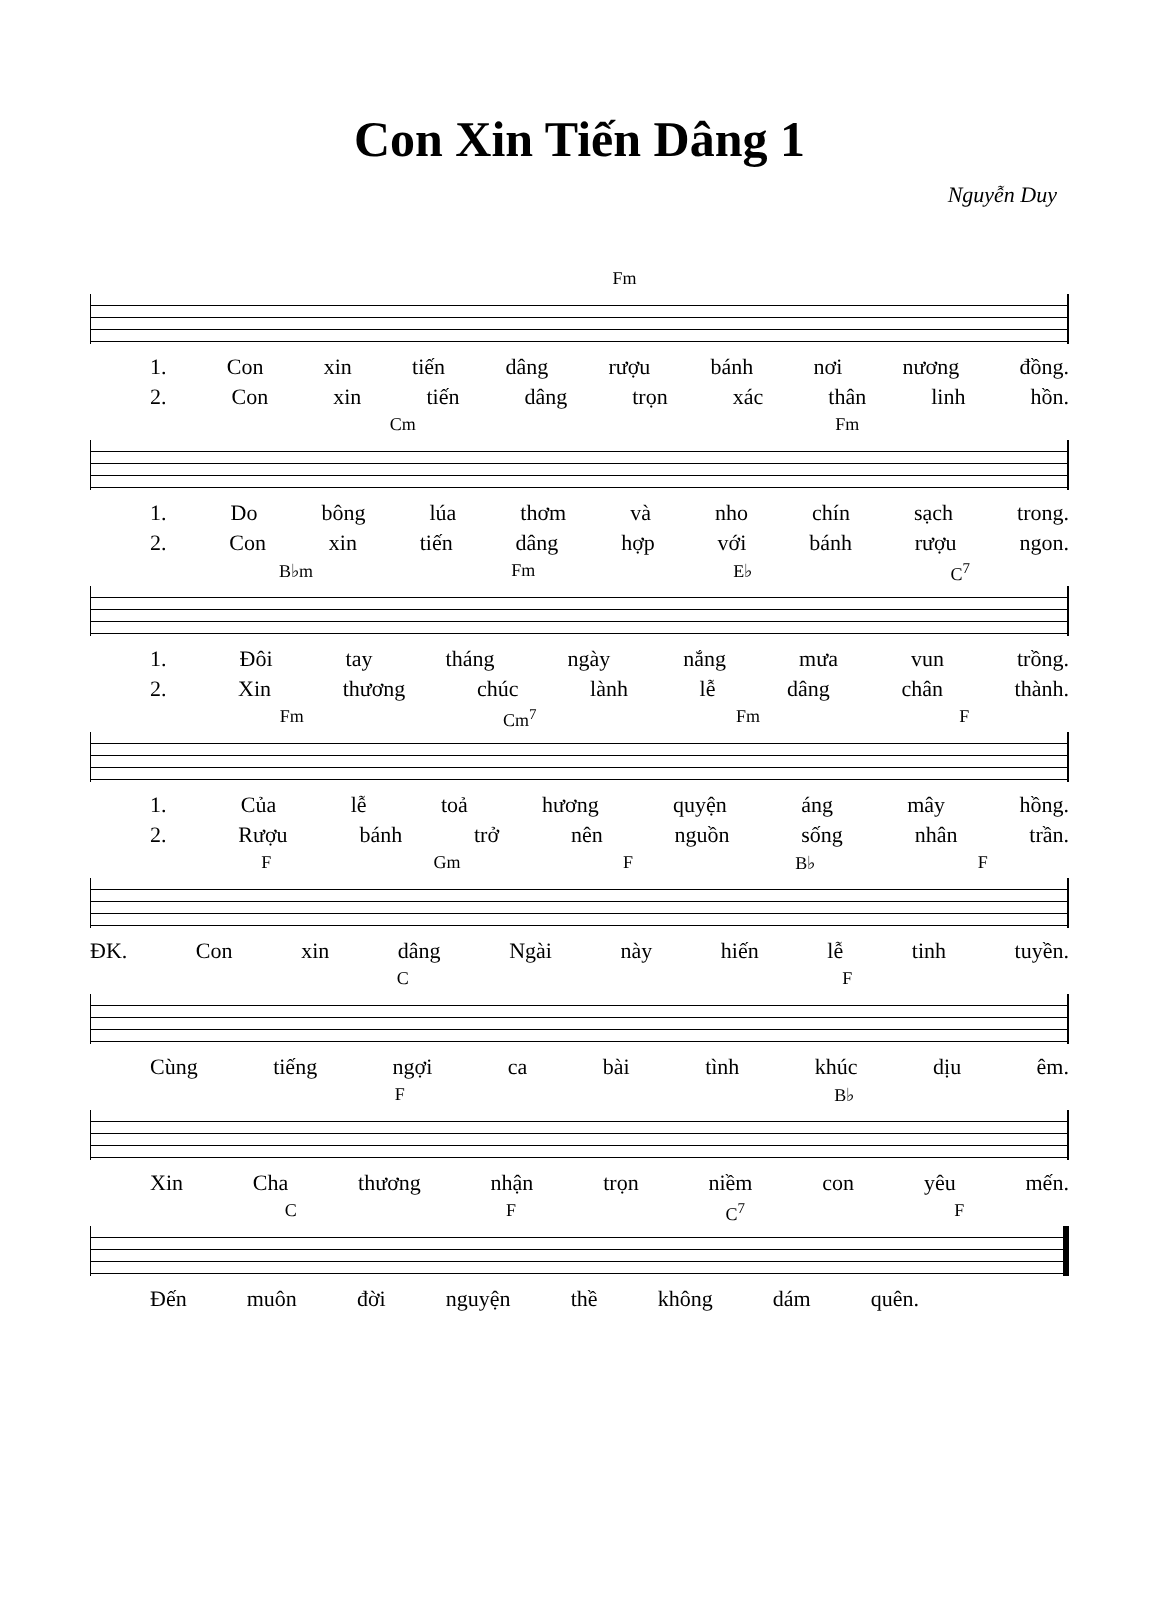Con Xin Tiến Dâng 1
Nguyễn Duy
Fm
1. Con xin tiến dâng rượu bánh nơi nương đồng.
2. Con xin tiến dâng trọn xác thân linh hồn.
Cm Fm
1. Do bông lúa thơm và nho chín sạch trong.
2. Con xin tiến dâng hợp với bánh rượu ngon.
B♭m Fm E♭ C<sup>7</sup>
1. Đôi tay tháng ngày nắng mưa vun trồng.
2. Xin thương chúc lành lễ dâng chân thành.
Fm Cm<sup>7</sup> Fm F
1. Của lễ toả hương quyện áng mây hồng.
2. Rượu bánh trở nên nguồn sống nhân trần.
F Gm F B♭ F
ĐK. Con xin dâng Ngài này hiến lễ tinh tuyền.
C F
Cùng tiếng ngợi ca bài tình khúc dịu êm.
F B♭
Xin Cha thương nhận trọn niềm con yêu mến.
C F C<sup>7</sup> F
Đến muôn đời nguyện thề không dám quên.